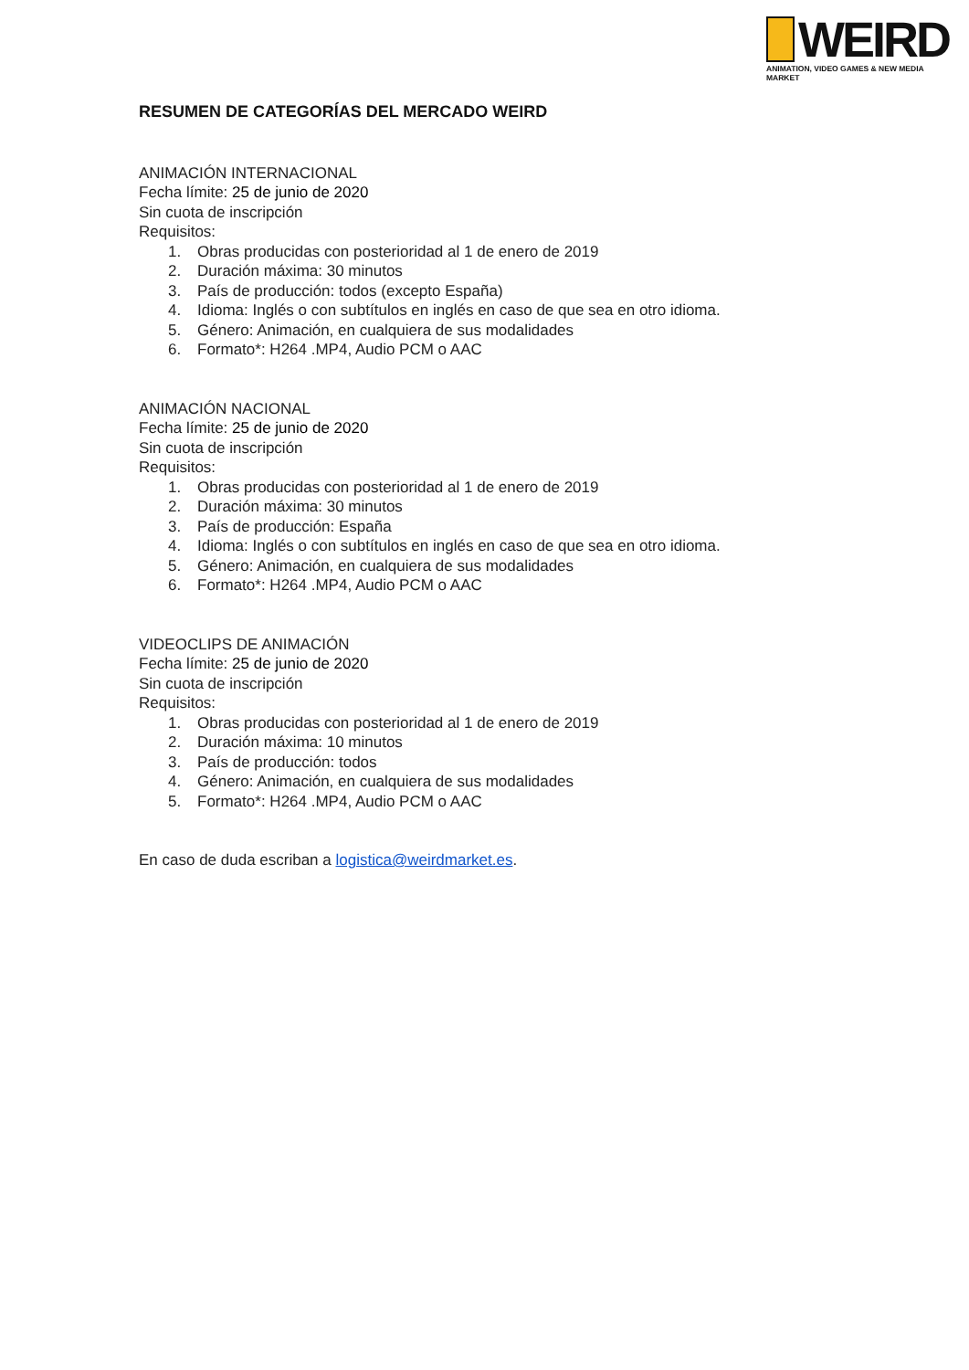WEIRD
ANIMATION, VIDEO GAMES & NEW MEDIA MARKET
RESUMEN DE CATEGORÍAS DEL MERCADO WEIRD
ANIMACIÓN INTERNACIONAL
Fecha límite: 25 de junio de 2020
Sin cuota de inscripción
Requisitos:
1. Obras producidas con posterioridad al 1 de enero de 2019
2. Duración máxima: 30 minutos
3. País de producción: todos (excepto España)
4. Idioma: Inglés o con subtítulos en inglés en caso de que sea en otro idioma.
5. Género: Animación, en cualquiera de sus modalidades
6. Formato*: H264 .MP4, Audio PCM o AAC
ANIMACIÓN NACIONAL
Fecha límite: 25 de junio de 2020
Sin cuota de inscripción
Requisitos:
1. Obras producidas con posterioridad al 1 de enero de 2019
2. Duración máxima: 30 minutos
3. País de producción: España
4. Idioma: Inglés o con subtítulos en inglés en caso de que sea en otro idioma.
5. Género: Animación, en cualquiera de sus modalidades
6. Formato*: H264 .MP4, Audio PCM o AAC
VIDEOCLIPS DE ANIMACIÓN
Fecha límite: 25 de junio de 2020
Sin cuota de inscripción
Requisitos:
1. Obras producidas con posterioridad al 1 de enero de 2019
2. Duración máxima: 10 minutos
3. País de producción: todos
4. Género: Animación, en cualquiera de sus modalidades
5. Formato*: H264 .MP4, Audio PCM o AAC
En caso de duda escriban a logistica@weirdmarket.es.